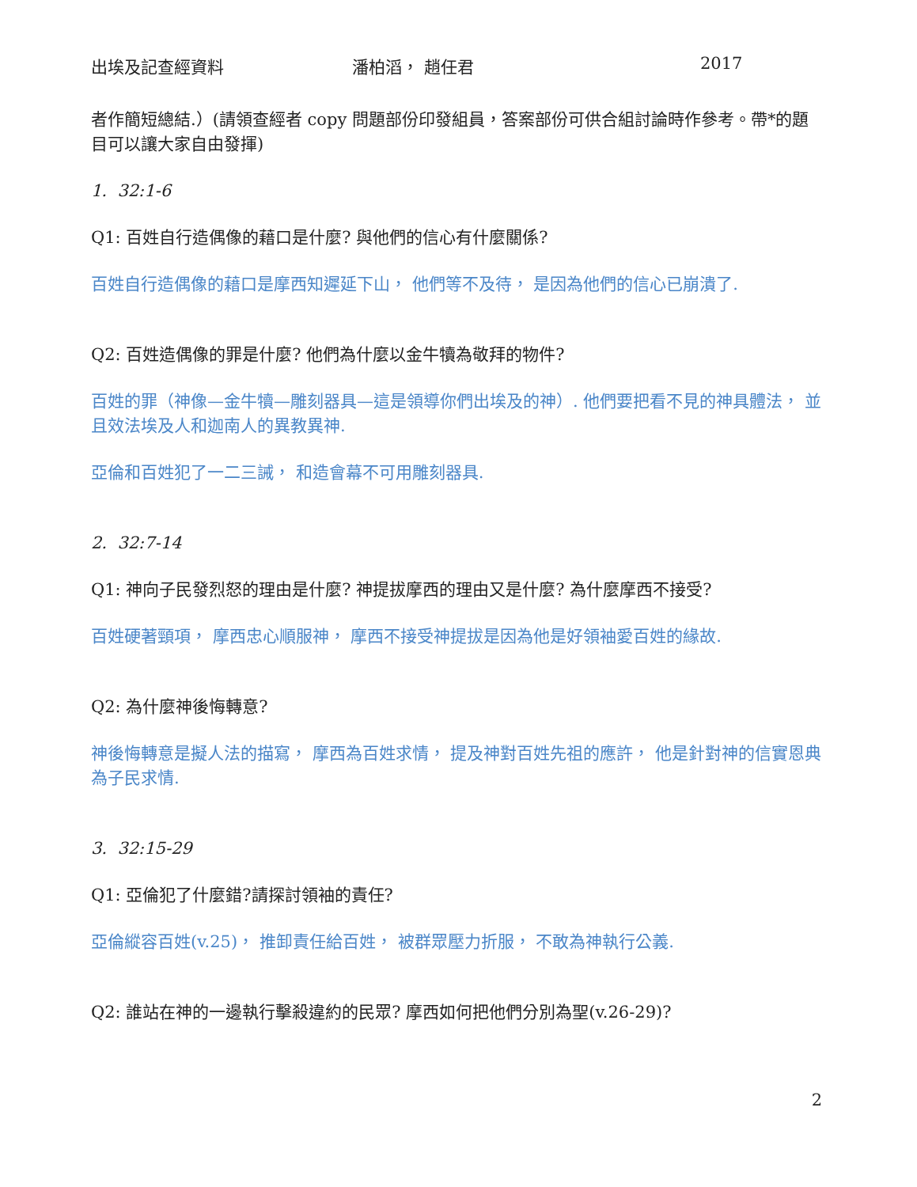出埃及記查經資料 潘柏滔， 趙任君 2017
者作簡短總結.）(請領查經者 copy 問題部份印發組員，答案部份可供合組討論時作參考。帶*的題目可以讓大家自由發揮)
1. 32:1-6
Q1: 百姓自行造偶像的藉口是什麼? 與他們的信心有什麼關係?
百姓自行造偶像的藉口是摩西知遲延下山， 他們等不及待， 是因為他們的信心已崩潰了.
Q2: 百姓造偶像的罪是什麼? 他們為什麼以金牛犢為敬拜的物件?
百姓的罪（神像—金牛犢—雕刻器具—這是領導你們出埃及的神）. 他們要把看不見的神具體法， 並且效法埃及人和迦南人的異教異神.
亞倫和百姓犯了一二三誡， 和造會幕不可用雕刻器具.
2. 32:7-14
Q1: 神向子民發烈怒的理由是什麼? 神提拔摩西的理由又是什麼? 為什麼摩西不接受?
百姓硬著頸項， 摩西忠心順服神， 摩西不接受神提拔是因為他是好領袖愛百姓的緣故.
Q2: 為什麼神後悔轉意?
神後悔轉意是擬人法的描寫， 摩西為百姓求情， 提及神對百姓先祖的應許， 他是針對神的信實恩典為子民求情.
3. 32:15-29
Q1: 亞倫犯了什麼錯?請探討領袖的責任?
亞倫縱容百姓(v.25)， 推卸責任給百姓， 被群眾壓力折服， 不敢為神執行公義.
Q2: 誰站在神的一邊執行擊殺違約的民眾? 摩西如何把他們分別為聖(v.26-29)?
2